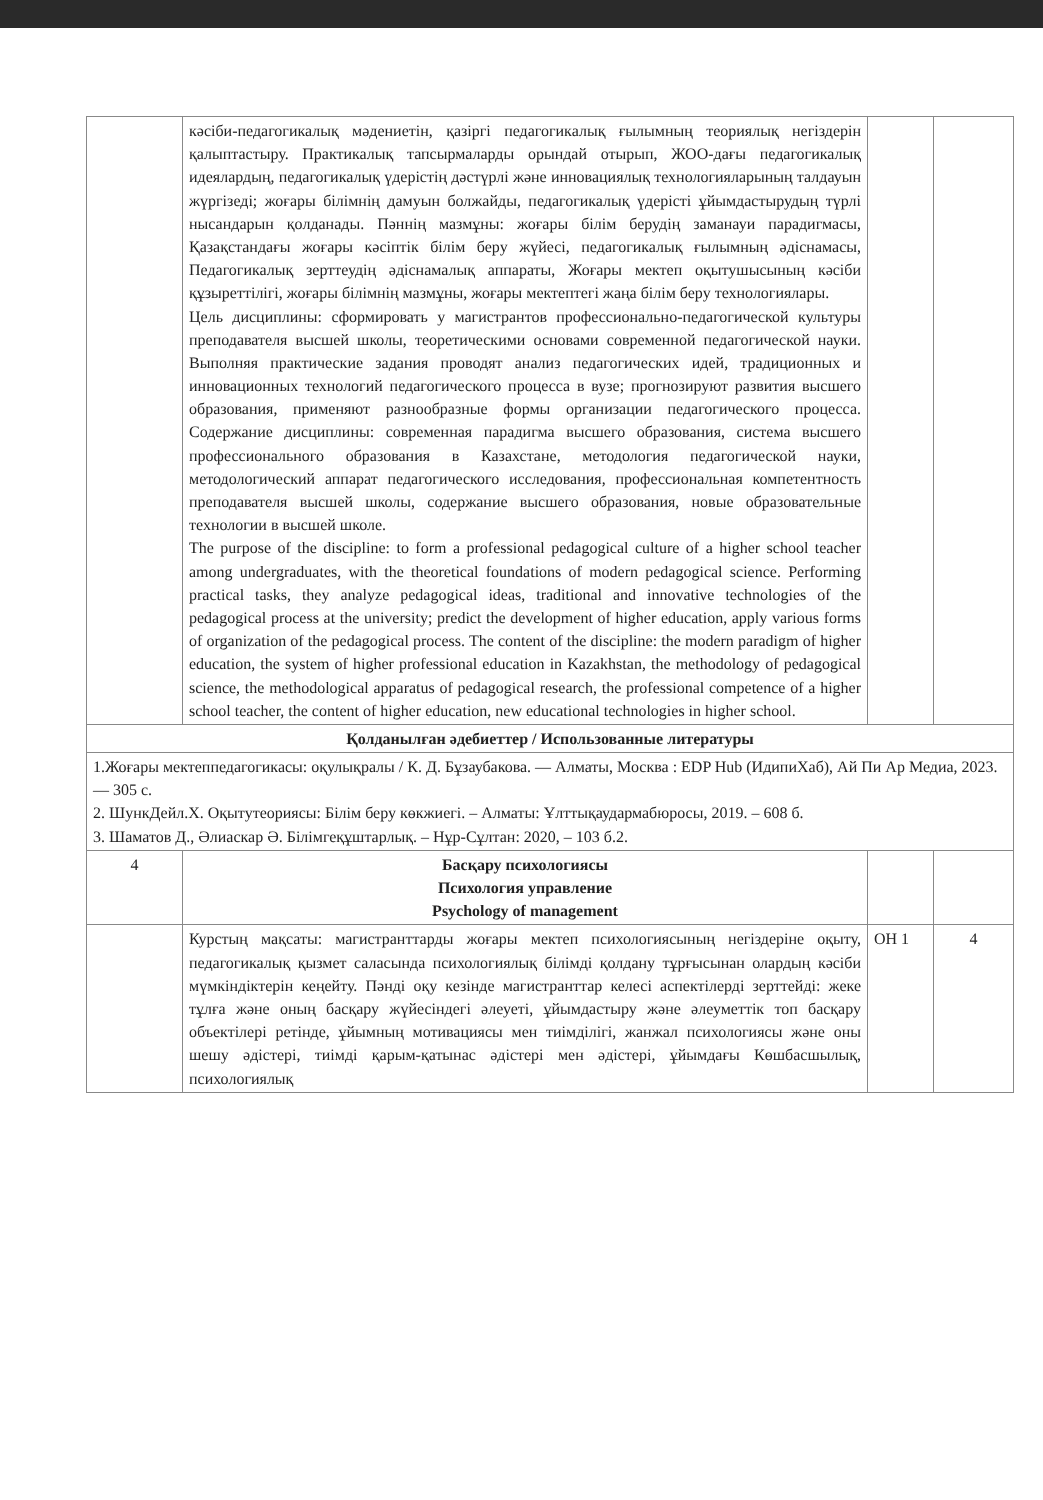| | кәсіби-педагогикалық мәдениетін, қазіргі педагогикалық ғылымның теориялық негіздерін қалыптастыру. Практикалық тапсырмаларды орындай отырып, ЖОО-дағы педагогикалық идеялардың, педагогикалық үдерістің дәстүрлі және инновациялық технологияларының талдауын жүргізеді; жоғары білімнің дамуын болжайды, педагогикалық үдерісті ұйымдастырудың түрлі нысандарын қолданады. Пәннің мазмұны: жоғары білім берудің заманауи парадигмасы, Қазақстандағы жоғары кәсіптік білім беру жүйесі, педагогикалық ғылымның әдіснамасы, Педагогикалық зерттеудің әдіснамалық аппараты, Жоғары мектеп оқытушысының кәсіби құзыреттілігі, жоғары білімнің мазмұны, жоғары мектептегі жаңа білім беру технологиялары. Цель дисциплины: сформировать у магистрантов профессионально-педагогической культуры преподавателя высшей школы, теоретическими основами современной педагогической науки. Выполняя практические задания проводят анализ педагогических идей, традиционных и инновационных технологий педагогического процесса в вузе; прогнозируют развития высшего образования, применяют разнообразные формы организации педагогического процесса. Содержание дисциплины: современная парадигма высшего образования, система высшего профессионального образования в Казахстане, методология педагогической науки, методологический аппарат педагогического исследования, профессиональная компетентность преподавателя высшей школы, содержание высшего образования, новые образовательные технологии в высшей школе. The purpose of the discipline: to form a professional pedagogical culture of a higher school teacher among undergraduates, with the theoretical foundations of modern pedagogical science. Performing practical tasks, they analyze pedagogical ideas, traditional and innovative technologies of the pedagogical process at the university; predict the development of higher education, apply various forms of organization of the pedagogical process. The content of the discipline: the modern paradigm of higher education, the system of higher professional education in Kazakhstan, the methodology of pedagogical science, the methodological apparatus of pedagogical research, the professional competence of a higher school teacher, the content of higher education, new educational technologies in higher school. | | |
| Қолданылған әдебиеттер / Использованные литературы | | | |
| 1.Жоғары мектеппедагогикасы: оқулықралы / К. Д. Бұзаубакова. — Алматы, Москва : EDP Hub (ИдипиХаб), Ай Пи Ар Медиа, 2023. — 305 с. 2. ШункДейл.Х. Оқытутеориясы: Білім беру көкжиегі. – Алматы: Ұлттықаудармабюросы, 2019. – 608 б. 3. Шаматов Д., Әлиаскар Ә. Білімгеқұштарлық. – Нұр-Сұлтан: 2020, – 103 б.2. | | | |
| 4 | Басқару психологиясы Психология управление Psychology of management | | |
| | Курстың мақсаты: магистранттарды жоғары мектеп психологиясының негіздеріне оқыту, педагогикалық қызмет саласында психологиялық білімді қолдану тұрғысынан олардың кәсіби мүмкіндіктерін кеңейту. Пәнді оқу кезінде магистранттар келесі аспектілерді зерттейді: жеке тұлға және оның басқару жүйесіндегі әлеуеті, ұйымдастыру және әлеуметтік топ басқару объектілері ретінде, ұйымның мотивациясы мен тиімділігі, жанжал психологиясы және оны шешу әдістері, тиімді қарым-қатынас әдістері мен әдістері, ұйымдағы Көшбасшылық, психологиялық | ОН 1 | 4 |